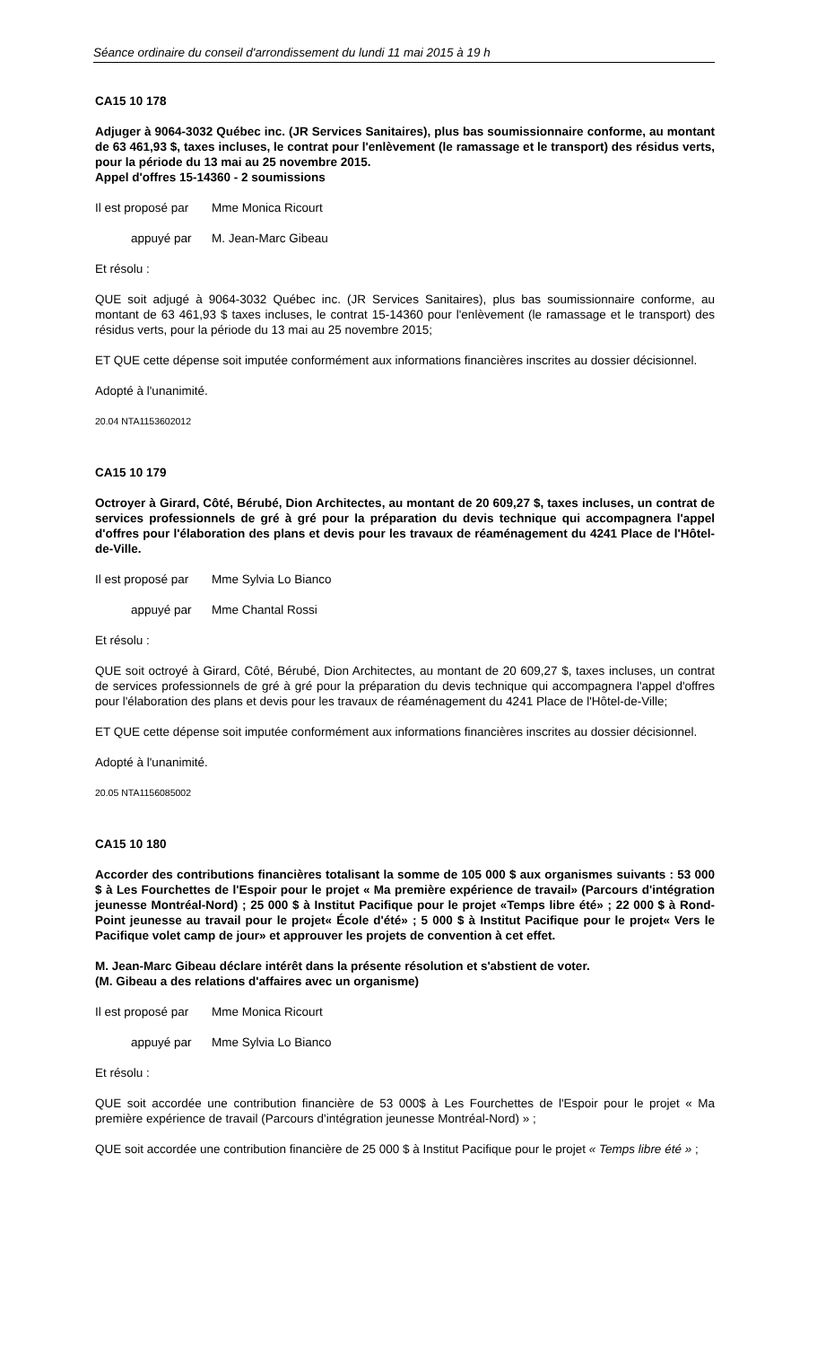Séance ordinaire du conseil d'arrondissement du lundi 11 mai 2015 à 19 h
CA15 10 178
Adjuger à 9064-3032 Québec inc. (JR Services Sanitaires), plus bas soumissionnaire conforme, au montant de 63 461,93 $, taxes incluses, le contrat pour l'enlèvement (le ramassage et le transport) des résidus verts, pour la période du 13 mai au 25 novembre 2015.
Appel d'offres 15-14360 - 2 soumissions
Il est proposé par Mme Monica Ricourt
appuyé par M. Jean-Marc Gibeau
Et résolu :
QUE soit adjugé à 9064-3032 Québec inc. (JR Services Sanitaires), plus bas soumissionnaire conforme, au montant de 63 461,93 $ taxes incluses, le contrat 15-14360 pour l'enlèvement (le ramassage et le transport) des résidus verts, pour la période du 13 mai au 25 novembre 2015;
ET QUE cette dépense soit imputée conformément aux informations financières inscrites au dossier décisionnel.
Adopté à l'unanimité.
20.04 NTA1153602012
CA15 10 179
Octroyer à Girard, Côté, Bérubé, Dion Architectes, au montant de 20 609,27 $, taxes incluses, un contrat de services professionnels de gré à gré pour la préparation du devis technique qui accompagnera l'appel d'offres pour l'élaboration des plans et devis pour les travaux de réaménagement du 4241 Place de l'Hôtel-de-Ville.
Il est proposé par Mme Sylvia Lo Bianco
appuyé par Mme Chantal Rossi
Et résolu :
QUE soit octroyé à Girard, Côté, Bérubé, Dion Architectes, au montant de 20 609,27 $, taxes incluses, un contrat de services professionnels de gré à gré pour la préparation du devis technique qui accompagnera l'appel d'offres pour l'élaboration des plans et devis pour les travaux de réaménagement du 4241 Place de l'Hôtel-de-Ville;
ET QUE cette dépense soit imputée conformément aux informations financières inscrites au dossier décisionnel.
Adopté à l'unanimité.
20.05 NTA1156085002
CA15 10 180
Accorder des contributions financières totalisant la somme de 105 000 $ aux organismes suivants : 53 000 $ à Les Fourchettes de l'Espoir pour le projet « Ma première expérience de travail» (Parcours d'intégration jeunesse Montréal-Nord) ; 25 000 $ à Institut Pacifique pour le projet «Temps libre été» ; 22 000 $ à Rond-Point jeunesse au travail pour le projet« École d'été» ; 5 000 $ à Institut Pacifique pour le projet« Vers le Pacifique volet camp de jour» et approuver les projets de convention à cet effet.
M. Jean-Marc Gibeau déclare intérêt dans la présente résolution et s'abstient de voter.
(M. Gibeau a des relations d'affaires avec un organisme)
Il est proposé par Mme Monica Ricourt
appuyé par Mme Sylvia Lo Bianco
Et résolu :
QUE soit accordée une contribution financière de 53 000$ à Les Fourchettes de l'Espoir pour le projet « Ma première expérience de travail (Parcours d'intégration jeunesse Montréal-Nord) » ;
QUE soit accordée une contribution financière de 25 000 $ à Institut Pacifique pour le projet « Temps libre été » ;